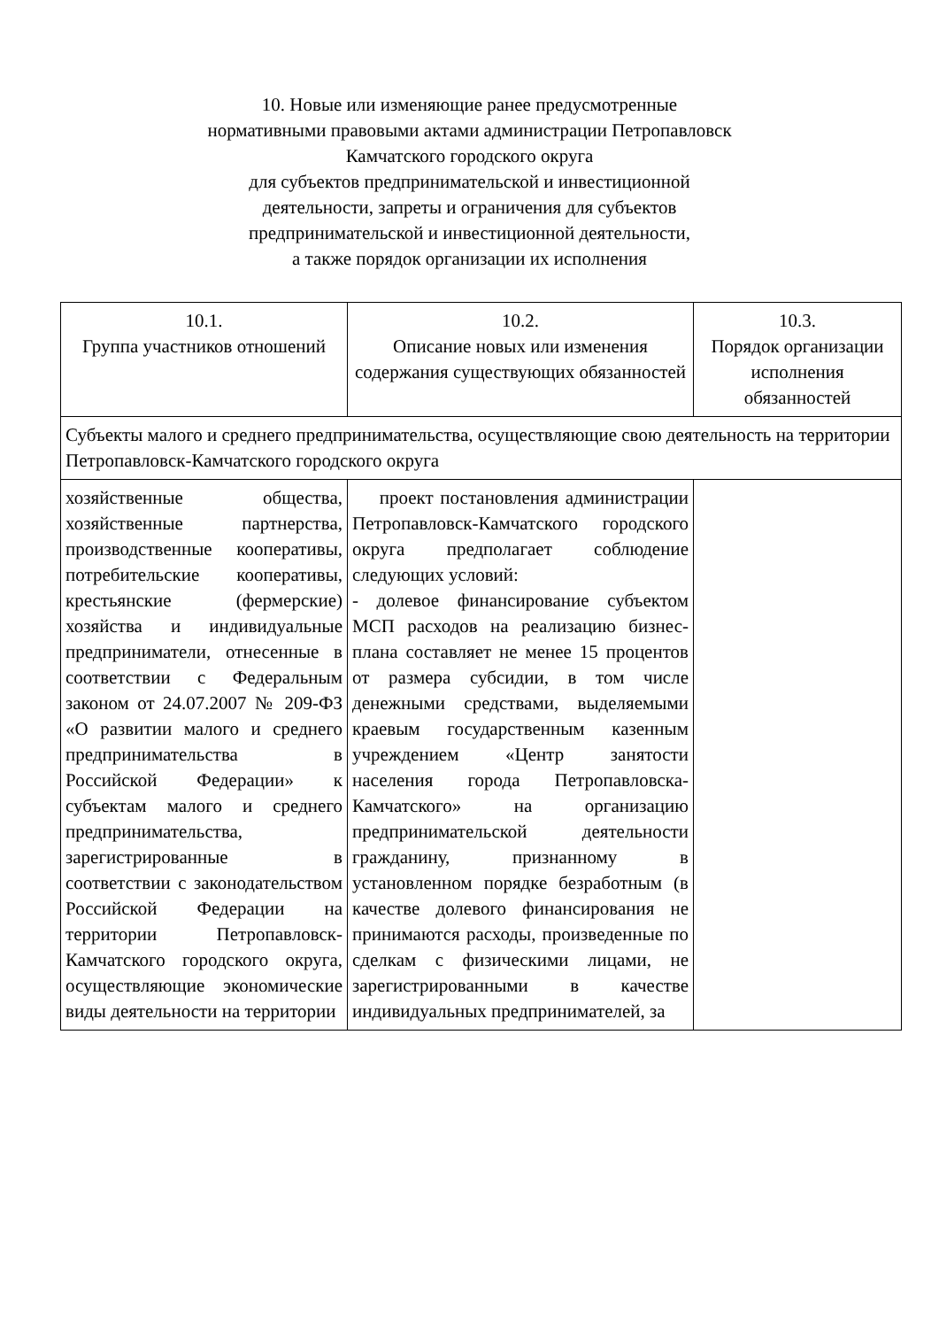10. Новые или изменяющие ранее предусмотренные
нормативными правовыми актами администрации Петропавловск
Камчатского городского округа
для субъектов предпринимательской и инвестиционной
деятельности, запреты и ограничения для субъектов
предпринимательской и инвестиционной деятельности,
а также порядок организации их исполнения
| 10.1. Группа участников отношений | 10.2. Описание новых или изменения содержания существующих обязанностей | 10.3. Порядок организации исполнения обязанностей |
| Субъекты малого и среднего предпринимательства, осуществляющие свою деятельность на территории Петропавловск-Камчатского городского округа | | |
| хозяйственные общества, хозяйственные партнерства, производственные кооперативы, потребительские кооперативы, крестьянские (фермерские) хозяйства и индивидуальные предприниматели, отнесенные в соответствии с Федеральным законом от 24.07.2007 № 209-ФЗ «О развитии малого и среднего предпринимательства в Российской Федерации» к субъектам малого и среднего предпринимательства, зарегистрированные в соответствии с законодательством Российской Федерации на территории Петропавловск-Камчатского городского округа, осуществляющие экономические виды деятельности на территории | проект постановления администрации Петропавловск-Камчатского городского округа предполагает соблюдение следующих условий: - долевое финансирование субъектом МСП расходов на реализацию бизнес-плана составляет не менее 15 процентов от размера субсидии, в том числе денежными средствами, выделяемыми краевым государственным казенным учреждением «Центр занятости населения города Петропавловска-Камчатского» на организацию предпринимательской деятельности гражданину, признанному в установленном порядке безработным (в качестве долевого финансирования не принимаются расходы, произведенные по сделкам с физическими лицами, не зарегистрированными в качестве индивидуальных предпринимателей, за | |